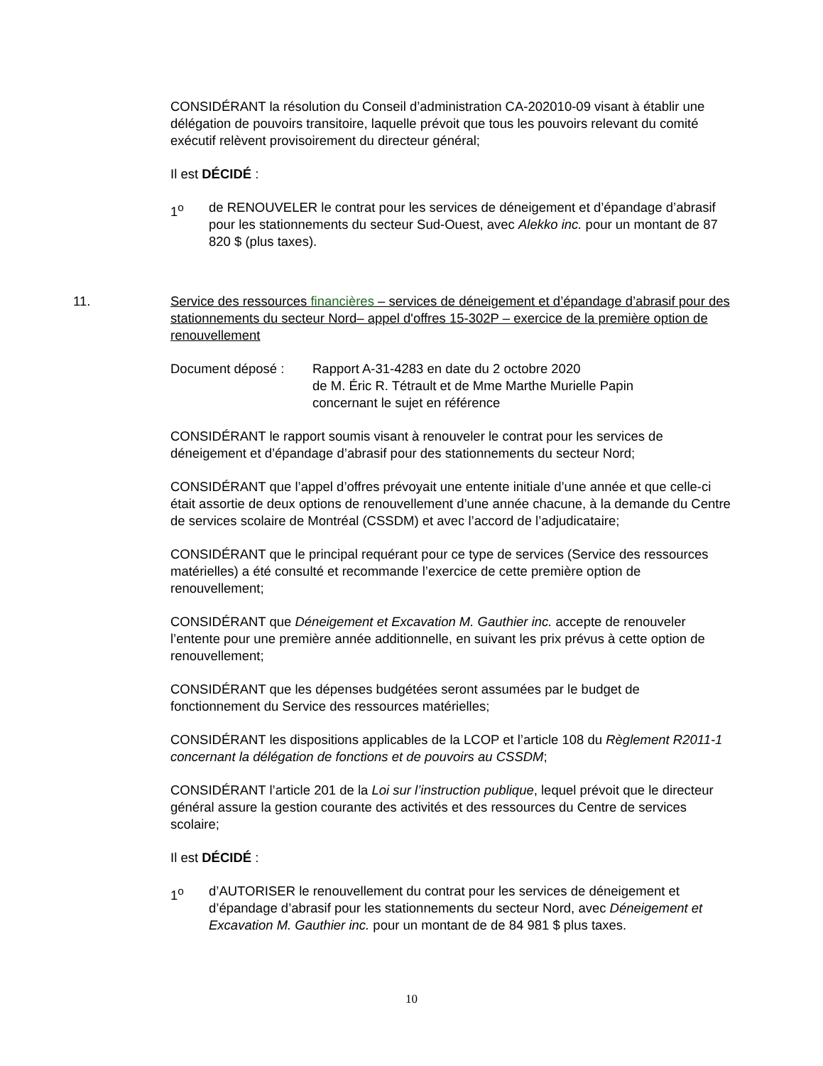CONSIDÉRANT la résolution du Conseil d’administration CA-202010-09 visant à établir une délégation de pouvoirs transitoire, laquelle prévoit que tous les pouvoirs relevant du comité exécutif relèvent provisoirement du directeur général;
Il est DÉCIDÉ :
1<sup>o</sup> de RENOUVELER le contrat pour les services de déneigement et d’épandage d’abrasif pour les stationnements du secteur Sud-Ouest, avec Alekko inc. pour un montant de 87 820 $ (plus taxes).
11. Service des ressources financières – services de déneigement et d’épandage d’abrasif pour des stationnements du secteur Nord– appel d'offres 15-302P – exercice de la première option de renouvellement
Document déposé : Rapport A-31-4283 en date du 2 octobre 2020
de M. Éric R. Tétrault et de Mme Marthe Murielle Papin
concernant le sujet en référence
CONSIDÉRANT le rapport soumis visant à renouveler le contrat pour les services de déneigement et d’épandage d’abrasif pour des stationnements du secteur Nord;
CONSIDÉRANT que l’appel d’offres prévoyait une entente initiale d’une année et que celle-ci était assortie de deux options de renouvellement d’une année chacune, à la demande du Centre de services scolaire de Montréal (CSSDM) et avec l’accord de l’adjudicataire;
CONSIDÉRANT que le principal requérant pour ce type de services (Service des ressources matérielles) a été consulté et recommande l’exercice de cette première option de renouvellement;
CONSIDÉRANT que Déneigement et Excavation M. Gauthier inc. accepte de renouveler l’entente pour une première année additionnelle, en suivant les prix prévus à cette option de renouvellement;
CONSIDÉRANT que les dépenses budgétées seront assumées par le budget de fonctionnement du Service des ressources matérielles;
CONSIDÉRANT les dispositions applicables de la LCOP et l’article 108 du Règlement R2011-1 concernant la délégation de fonctions et de pouvoirs au CSSDM;
CONSIDÉRANT l’article 201 de la Loi sur l’instruction publique, lequel prévoit que le directeur général assure la gestion courante des activités et des ressources du Centre de services scolaire;
Il est DÉCIDÉ :
1<sup>o</sup> d’AUTORISER le renouvellement du contrat pour les services de déneigement et d’épandage d’abrasif pour les stationnements du secteur Nord, avec Déneigement et Excavation M. Gauthier inc. pour un montant de de 84 981 $ plus taxes.
10